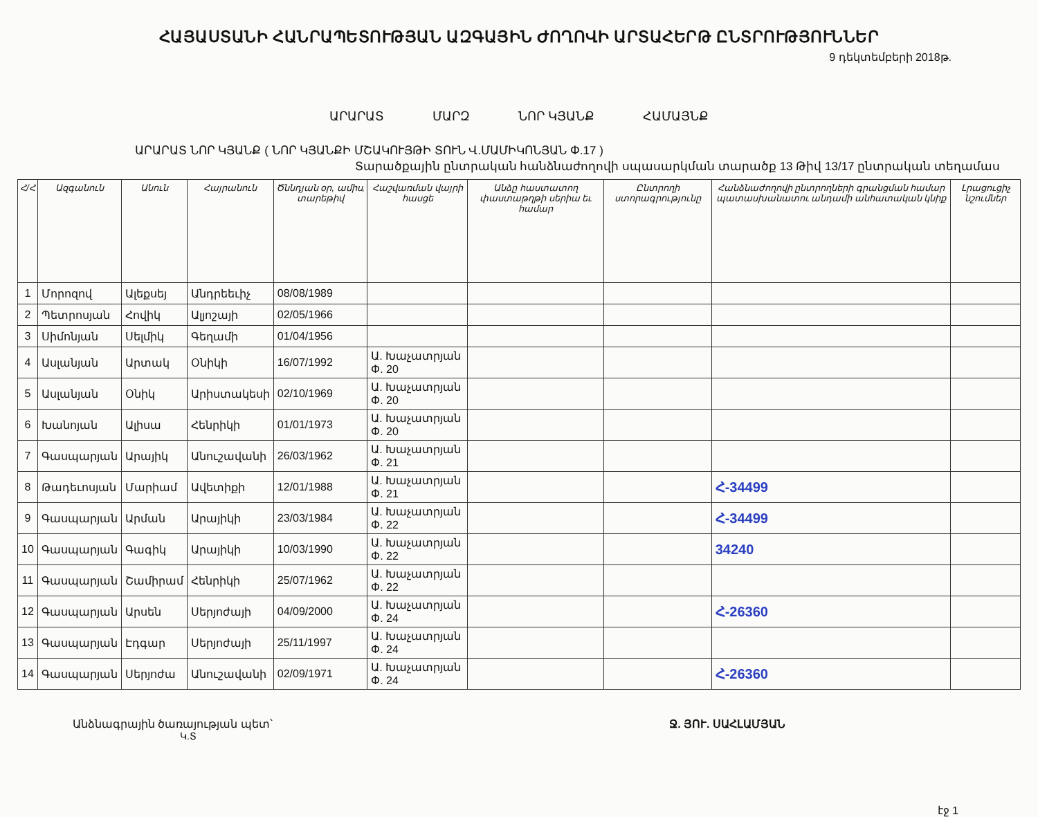ՀԱՅԱՍՏԱՆԻ ՀԱՆՐԱՊԵՏՈՒԹՅԱՆ ԱԶԳԱՅԻՆ ԺՈՂՈՎԻ ԱՐՏԱՀԵՐԹ ԸՆՏՐՈՒԹՅՈՒՆՆԵՐ
9 դեկտեմբերի 2018թ.
ԱՐԱՐԱՏ ՄԱՐԶ ՆՈՐ ԿՅԱՆՔ ՀԱՄԱՅՆՔ
ԱՐԱՐԱՏ ՆՈՐ ԿՅԱՆՔ ( ՆՈՐ ԿՅԱՆՔԻ ՄՇԱԿՈՒՅԹԻ ՏՈՒՆ Վ.ՄԱՄԻԿՈՆՅԱՆ Փ.17 )
Տարածքային ընտրական հանձնաժողովի սպասարկման տարածք 13 Թիվ 13/17 ընտրական տեղամաս
| Հ/Հ | Ազգանուն | Անուն | Հայրանուն | Ծննդյան օր, ամիս, տարեթիվ | Հաշվառման վայրի հասցե | Անձը հաստատող փաստաթղթի սերիա եւ համար | Ընտրողի ստորագրությունը | Հանձնաժողովի ընտրողների գրանցման համար պատասխանատու անդամի անհատական կնիք | Լրացուցիչ նշումներ |
| --- | --- | --- | --- | --- | --- | --- | --- | --- | --- |
| 1 | Մորոզով | Ալեքսեյ | Անդրեեւիչ | 08/08/1989 | | | | | |
| 2 | Պետրոսյան | Հովիկ | Ալյոշայի | 02/05/1966 | | | | | |
| 3 | Սիմոնյան | Սելմիկ | Գեղամի | 01/04/1956 | | | | | |
| 4 | Ասլանյան | Արտակ | Օնիկի | 16/07/1992 | Ա. Խաչատրյան Փ. 20 | | | | |
| 5 | Ասլանյան | Օնիկ | Արիստակեսի | 02/10/1969 | Ա. Խաչատրյան Փ. 20 | | | | |
| 6 | Խանոյան | Ալիսա | Հենրիկի | 01/01/1973 | Ա. Խաչատրյան Փ. 20 | | | | |
| 7 | Գասպարյան | Արայիկ | Անուշավանի | 26/03/1962 | Ա. Խաչատրյան Փ. 21 | | | | |
| 8 | Թադեւոսյան | Մարիամ | Ավետիքի | 12/01/1988 | Ա. Խաչատրյան Փ. 21 | | | Հ-34499 | |
| 9 | Գասպարյան | Արման | Արայիկի | 23/03/1984 | Ա. Խաչատրյան Փ. 22 | | | Հ-34499 | |
| 10 | Գասպարյան | Գագիկ | Արայիկի | 10/03/1990 | Ա. Խաչատրյան Փ. 22 | | | 34240 | |
| 11 | Գասպարյան | Շամիրամ | Հենրիկի | 25/07/1962 | Ա. Խաչատրյան Փ. 22 | | | | |
| 12 | Գասպարյան | Արսեն | Սերյոժայի | 04/09/2000 | Ա. Խաչատրյան Փ. 24 | | | Հ-26360 | |
| 13 | Գասպարյան | Էդգար | Սերյոժայի | 25/11/1997 | Ա. Խաչատրյան Փ. 24 | | | | |
| 14 | Գասպարյան | Սերյոժա | Անուշավանի | 02/09/1971 | Ա. Խաչատրյան Փ. 24 | | | Հ-26360 | |
Անձնագրային ծառայության պետ՝ Ջ. ՅՈՒ. ՍԱՀԼԱՄՅԱՆ
Կ.Տ
էջ 1